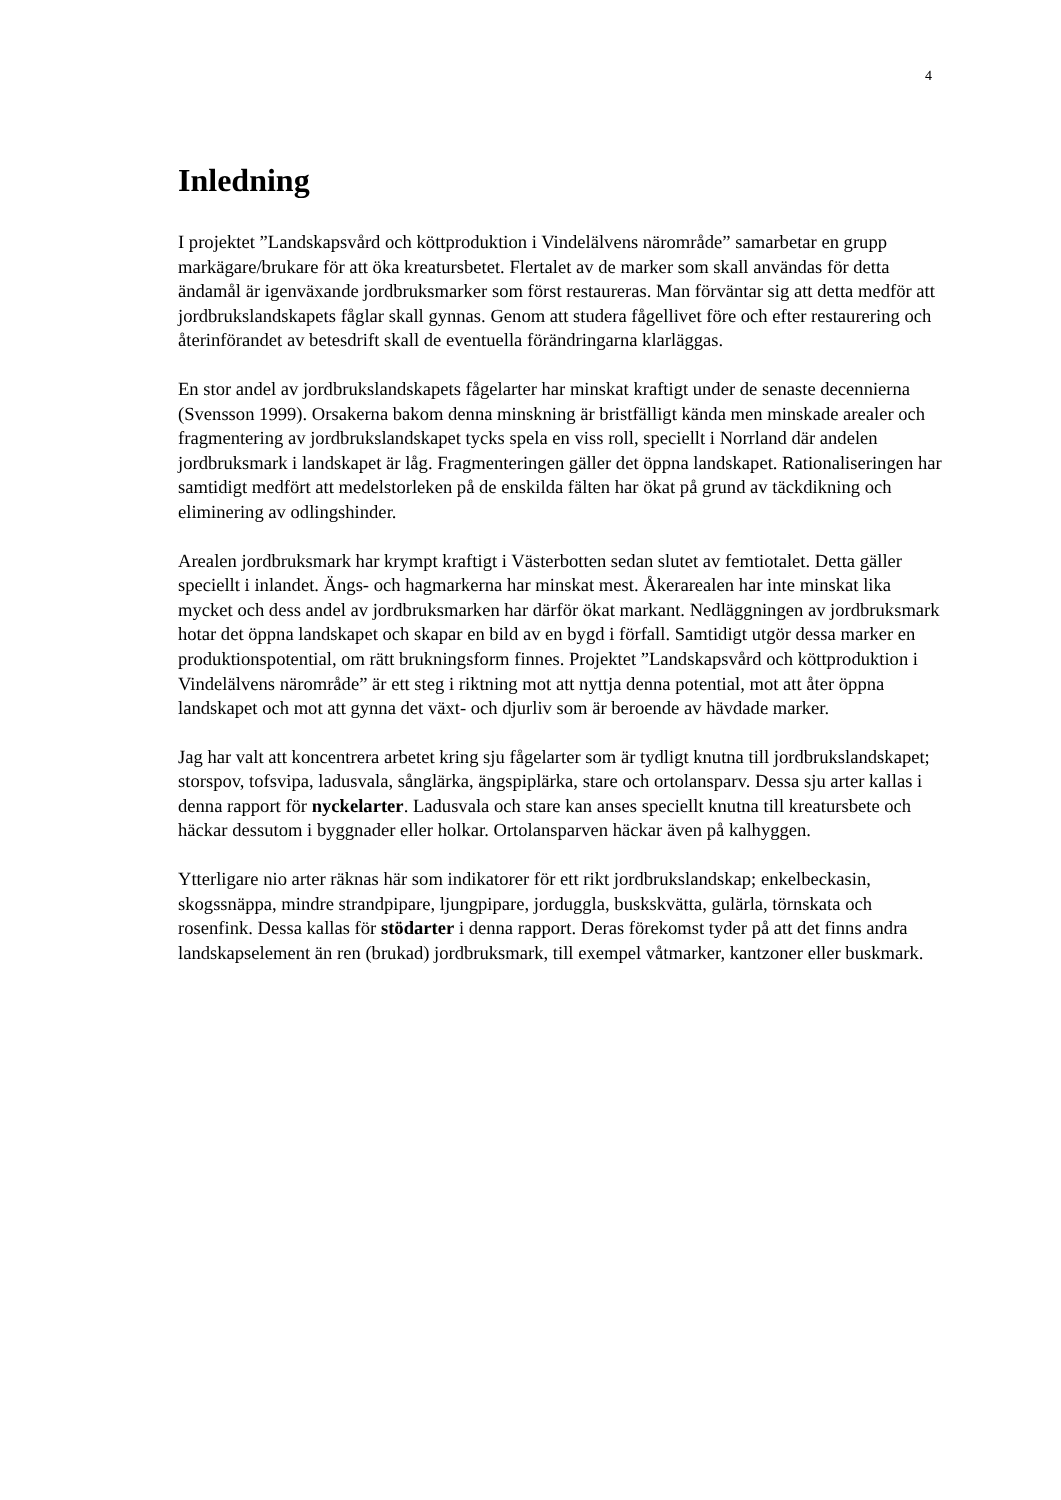4
Inledning
I projektet ”Landskapsvård och köttproduktion i Vindelälvens närområde” samarbetar en grupp markägare/brukare för att öka kreatursbetet. Flertalet av de marker som skall användas för detta ändamål är igenväxande jordbruksmarker som först restaureras. Man förväntar sig att detta medför att jordbrukslandskapets fåglar skall gynnas. Genom att studera fågellivet före och efter restaurering och återinförandet av betesdrift skall de eventuella förändringarna klarläggas.
En stor andel av jordbrukslandskapets fågelarter har minskat kraftigt under de senaste decennierna (Svensson 1999). Orsakerna bakom denna minskning är bristfälligt kända men minskade arealer och fragmentering av jordbrukslandskapet tycks spela en viss roll, speciellt i Norrland där andelen jordbruksmark i landskapet är låg. Fragmenteringen gäller det öppna landskapet. Rationaliseringen har samtidigt medfört att medelstorleken på de enskilda fälten har ökat på grund av täckdikning och eliminering av odlingshinder.
Arealen jordbruksmark har krympt kraftigt i Västerbotten sedan slutet av femtiotalet. Detta gäller speciellt i inlandet. Ängs- och hagmarkerna har minskat mest. Åkerarealen har inte minskat lika mycket och dess andel av jordbruksmarken har därför ökat markant. Nedläggningen av jordbruksmark hotar det öppna landskapet och skapar en bild av en bygd i förfall. Samtidigt utgör dessa marker en produktionspotential, om rätt brukningsform finnes. Projektet ”Landskapsvård och köttproduktion i Vindelälvens närområde” är ett steg i riktning mot att nyttja denna potential, mot att åter öppna landskapet och mot att gynna det växt- och djurliv som är beroende av hävdade marker.
Jag har valt att koncentrera arbetet kring sju fågelarter som är tydligt knutna till jordbrukslandskapet; storspov, tofsvipa, ladusvala, sånglärka, ängspiplärka, stare och ortolansparv. Dessa sju arter kallas i denna rapport för nyckelarter. Ladusvala och stare kan anses speciellt knutna till kreatursbete och häckar dessutom i byggnader eller holkar. Ortolansparven häckar även på kalhyggen.
Ytterligare nio arter räknas här som indikatorer för ett rikt jordbrukslandskap; enkelbeckasin, skogssnäppa, mindre strandpipare, ljungpipare, jorduggla, buskskvätta, gulärla, törnskata och rosenfink. Dessa kallas för stödarter i denna rapport. Deras förekomst tyder på att det finns andra landskapselement än ren (brukad) jordbruksmark, till exempel våtmarker, kantzoner eller buskmark.